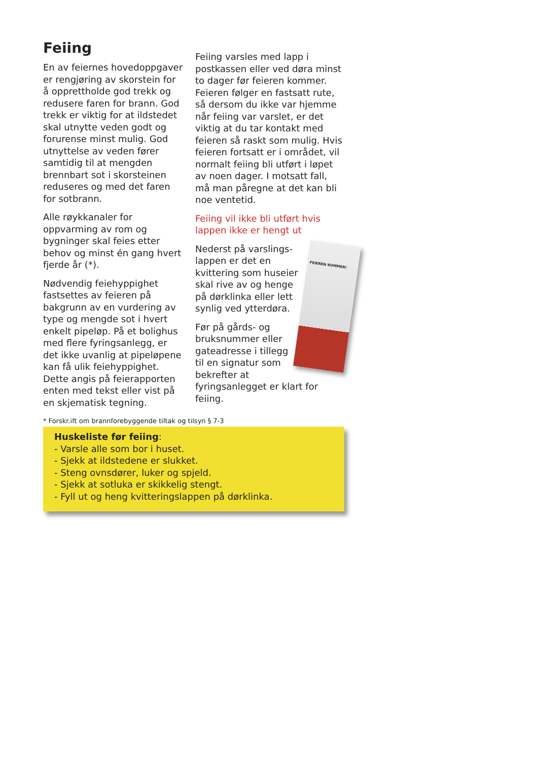Feiing
En av feiernes hovedoppgaver er rengjøring av skorstein for å opprettholde god trekk og redusere faren for brann. God trekk er viktig for at ildstedet skal utnytte veden godt og forurense minst mulig. God utnyttelse av veden fører samtidig til at mengden brennbart sot i skorsteinen reduseres og med det faren for sotbrann.
Alle røykkanaler for oppvarming av rom og bygninger skal feies etter behov og minst én gang hvert fjerde år (*).
Nødvendig feiehyppighet fastsettes av feieren på bakgrunn av en vurdering av type og mengde sot i hvert enkelt pipeløp. På et bolighus med flere fyringsanlegg, er det ikke uvanlig at pipeløpene kan få ulik feiehyppighet. Dette angis på feierapporten enten med tekst eller vist på en skjematisk tegning.
Feiing varsles med lapp i postkassen eller ved døra minst to dager før feieren kommer. Feieren følger en fastsatt rute, så dersom du ikke var hjemme når feiing var varslet, er det viktig at du tar kontakt med feieren så raskt som mulig. Hvis feieren fortsatt er i området, vil normalt feiing bli utført i løpet av noen dager. I motsatt fall, må man påregne at det kan bli noe ventetid.
Feiing vil ikke bli utført hvis lappen ikke er hengt ut
FEIEREN KOMMER!
Nederst på varslings-lappen er det en kvittering som huseier skal rive av og henge på dørklinka eller lett synlig ved ytterdøra.
Før på gårds- og bruksnummer eller gateadresse i tillegg til en signatur som bekrefter at fyringsanlegget er klart for feiing.
* Forskr.ift om brannforebyggende tiltak og tilsyn § 7-3
Huskeliste før feiing:
- Varsle alle som bor i huset.
- Sjekk at ildstedene er slukket.
- Steng ovnsdører, luker og spjeld.
- Sjekk at sotluka er skikkelig stengt.
- Fyll ut og heng kvitteringslappen på dørklinka.